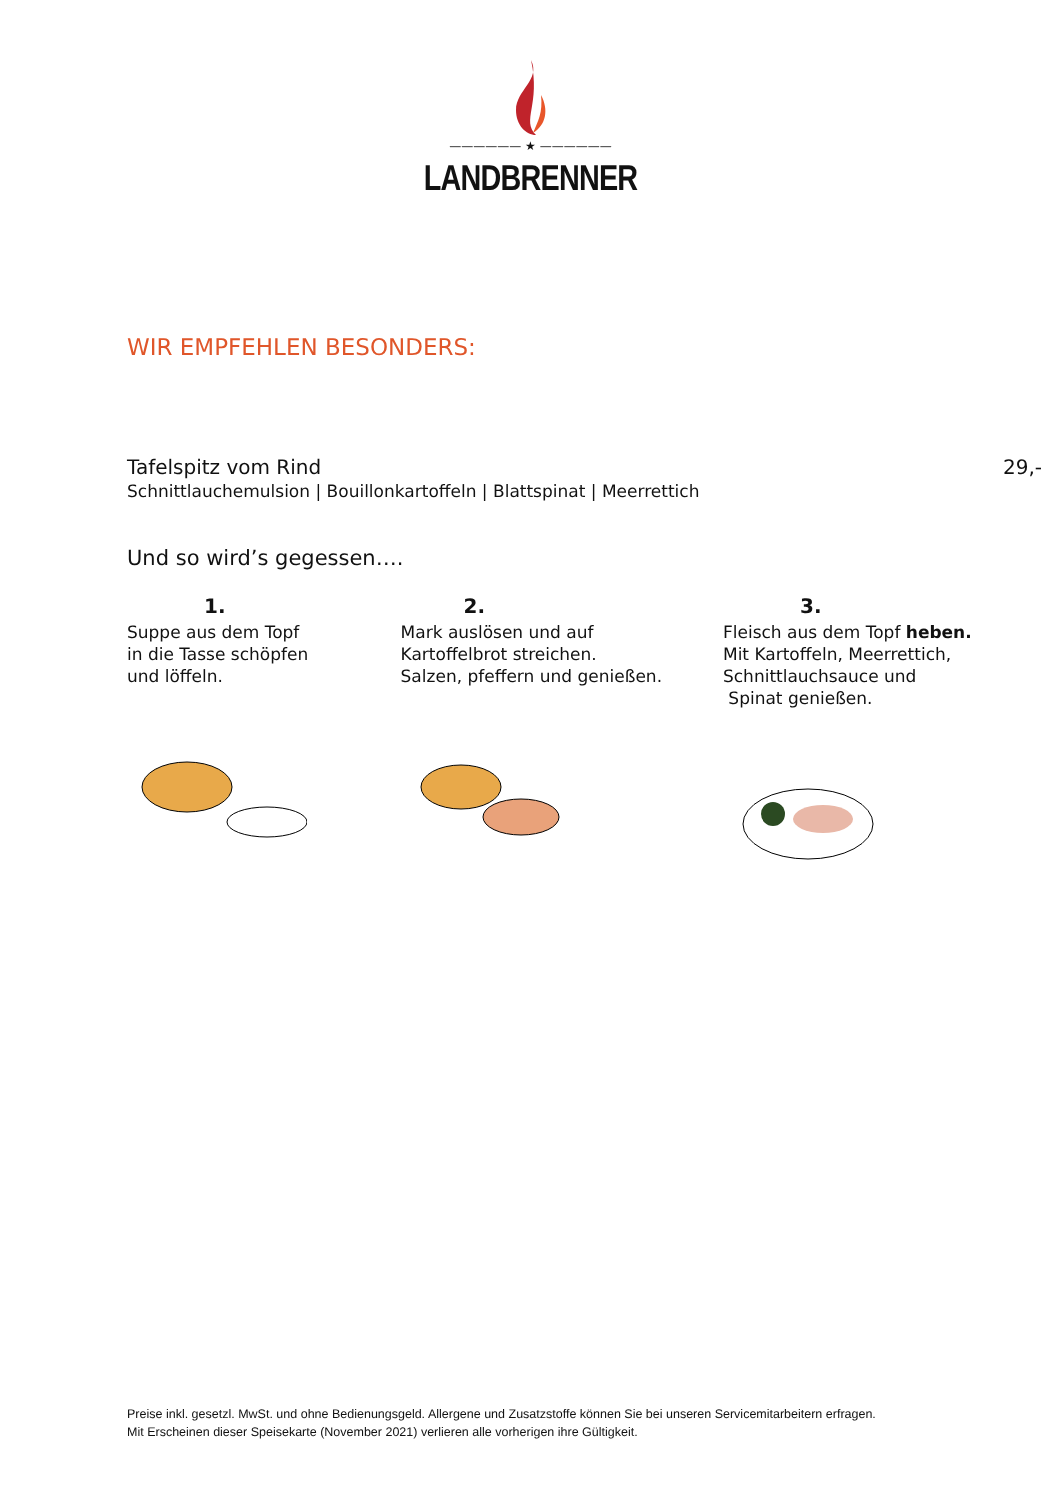—————— ★ ——————
LANDBRENNER
WIR EMPFEHLEN BESONDERS:
Tafelspitz vom Rind 29,-
Schnittlauchemulsion | Bouillonkartoffeln | Blattspinat | Meerrettich
Und so wird’s gegessen….
1.
Suppe aus dem Topf
in die Tasse schöpfen
und löffeln.
2.
Mark auslösen und auf
Kartoffelbrot streichen.
Salzen, pfeffern und genießen.
3.
Fleisch aus dem Topf heben.
Mit Kartoffeln, Meerrettich,
Schnittlauchsauce und
Spinat genießen.
Preise inkl. gesetzl. MwSt. und ohne Bedienungsgeld. Allergene und Zusatzstoffe können Sie bei unseren Servicemitarbeitern erfragen.
Mit Erscheinen dieser Speisekarte (November 2021) verlieren alle vorherigen ihre Gültigkeit.